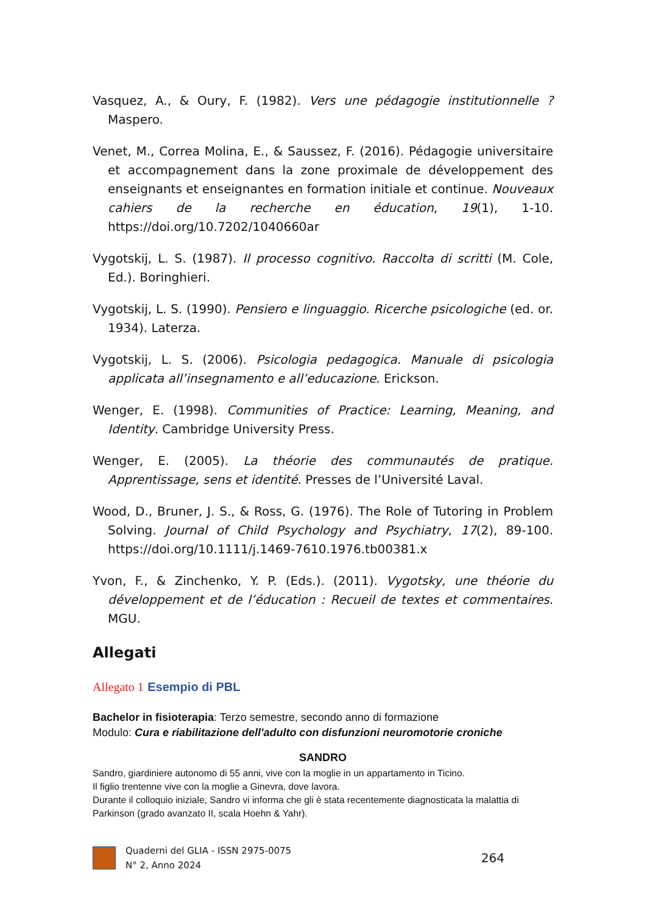Vasquez, A., & Oury, F. (1982). Vers une pédagogie institutionnelle ? Maspero.
Venet, M., Correa Molina, E., & Saussez, F. (2016). Pédagogie universitaire et accompagnement dans la zone proximale de développement des enseignants et enseignantes en formation initiale et continue. Nouveaux cahiers de la recherche en éducation, 19(1), 1‑10. https://doi.org/10.7202/1040660ar
Vygotskij, L. S. (1987). Il processo cognitivo. Raccolta di scritti (M. Cole, Ed.). Boringhieri.
Vygotskij, L. S. (1990). Pensiero e linguaggio. Ricerche psicologiche (ed. or. 1934). Laterza.
Vygotskij, L. S. (2006). Psicologia pedagogica. Manuale di psicologia applicata all’insegnamento e all’educazione. Erickson.
Wenger, E. (1998). Communities of Practice: Learning, Meaning, and Identity. Cambridge University Press.
Wenger, E. (2005). La théorie des communautés de pratique. Apprentissage, sens et identité. Presses de l’Université Laval.
Wood, D., Bruner, J. S., & Ross, G. (1976). The Role of Tutoring in Problem Solving. Journal of Child Psychology and Psychiatry, 17(2), 89‑100. https://doi.org/10.1111/j.1469-7610.1976.tb00381.x
Yvon, F., & Zinchenko, Y. P. (Eds.). (2011). Vygotsky, une théorie du développement et de l’éducation : Recueil de textes et commentaires. MGU.
Allegati
Allegato 1 Esempio di PBL
Bachelor in fisioterapia: Terzo semestre, secondo anno di formazione
Modulo: Cura e riabilitazione dell'adulto con disfunzioni neuromotorie croniche
SANDRO
Sandro, giardiniere autonomo di 55 anni, vive con la moglie in un appartamento in Ticino.
Il figlio trentenne vive con la moglie a Ginevra, dove lavora.
Durante il colloquio iniziale, Sandro vi informa che gli è stata recentemente diagnosticata la malattia di Parkinson (grado avanzato II, scala Hoehn & Yahr).
Quaderni del GLIA - ISSN 2975-0075
N° 2, Anno 2024
264